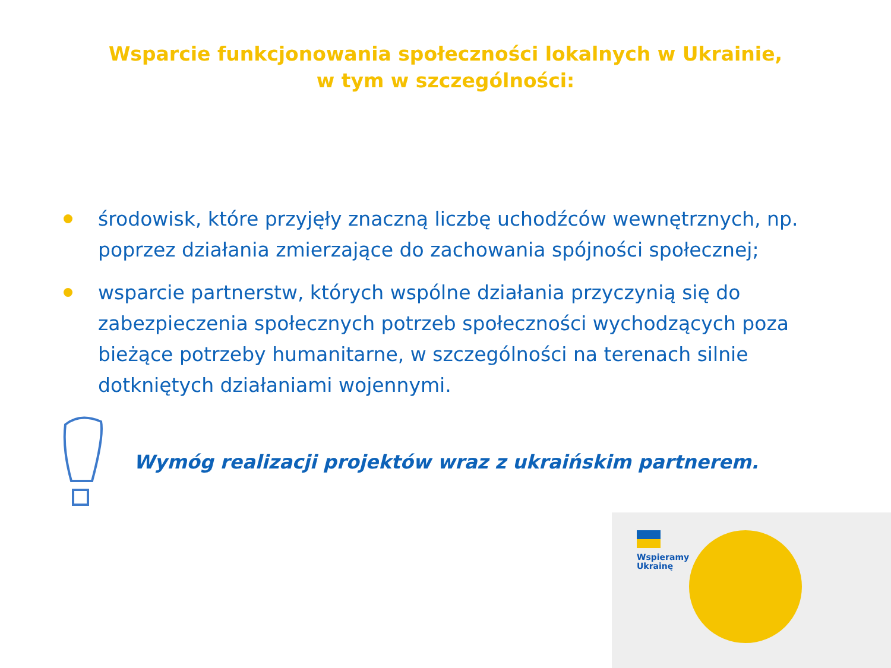Wsparcie funkcjonowania społeczności lokalnych w Ukrainie,
w tym w szczególności:
środowisk, które przyjęły znaczną liczbę uchodźców wewnętrznych, np. poprzez działania zmierzające do zachowania spójności społecznej;
wsparcie partnerstw, których wspólne działania przyczynią się do zabezpieczenia społecznych potrzeb społeczności wychodzących poza bieżące potrzeby humanitarne, w szczególności na terenach silnie dotkniętych działaniami wojennymi.
Wymóg realizacji projektów wraz z ukraińskim partnerem.
Wspieramy
Ukrainę